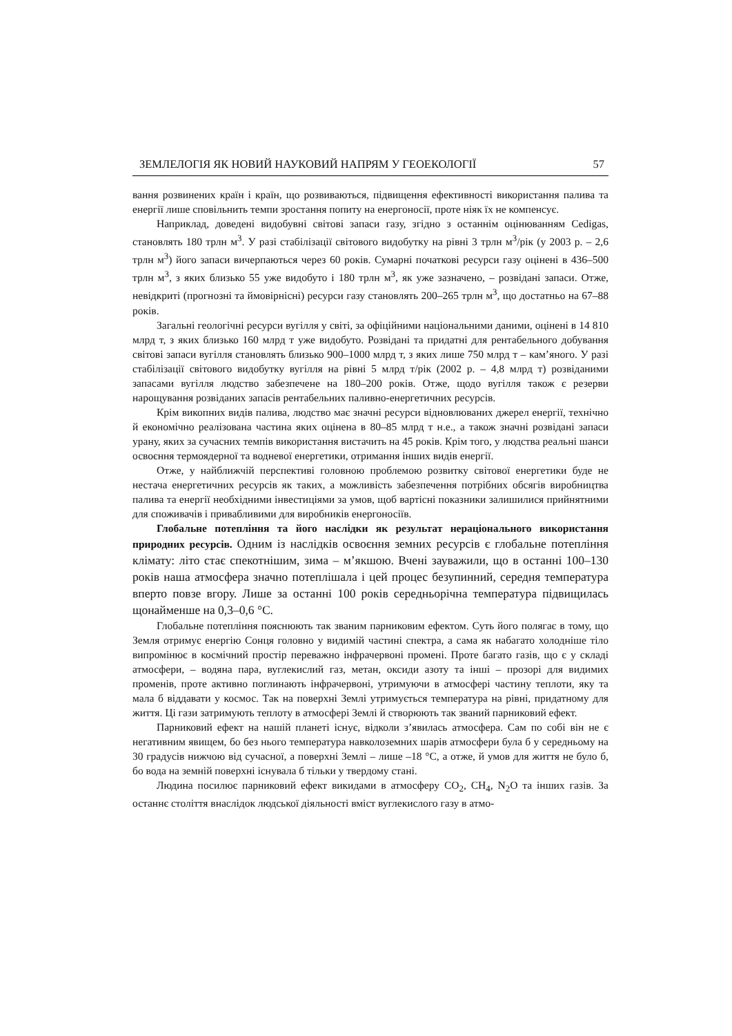ЗЕМЛЕЛОГІЯ ЯК НОВИЙ НАУКОВИЙ НАПРЯМ У ГЕОЕКОЛОГІЇ 57
вання розвинених країн і країн, що розвиваються, підвищення ефективності використання палива та енергії лише сповільнить темпи зростання попиту на енергоносії, проте ніяк їх не компенсує.
Наприклад, доведені видобувні світові запаси газу, згідно з останнім оцінюванням Cedigas, становлять 180 трлн м<sup>3</sup>. У разі стабілізації світового видобутку на рівні 3 трлн м<sup>3</sup>/рік (у 2003 р. – 2,6 трлн м<sup>3</sup>) його запаси вичерпаються через 60 років. Сумарні початкові ресурси газу оцінені в 436–500 трлн м<sup>3</sup>, з яких близько 55 уже видобуто і 180 трлн м<sup>3</sup>, як уже зазначено, – розвідані запаси. Отже, невідкриті (прогнозні та ймовірнісні) ресурси газу становлять 200–265 трлн м<sup>3</sup>, що достатньо на 67–88 років.
Загальні геологічні ресурси вугілля у світі, за офіційними національними даними, оцінені в 14 810 млрд т, з яких близько 160 млрд т уже видобуто. Розвідані та придатні для рентабельного добування світові запаси вугілля становлять близько 900–1000 млрд т, з яких лише 750 млрд т – кам’яного. У разі стабілізації світового видобутку вугілля на рівні 5 млрд т/рік (2002 р. – 4,8 млрд т) розвіданими запасами вугілля людство забезпечене на 180–200 років. Отже, щодо вугілля також є резерви нарощування розвіданих запасів рентабельних паливно-енергетичних ресурсів.
Крім викопних видів палива, людство має значні ресурси відновлюваних джерел енергії, технічно й економічно реалізована частина яких оцінена в 80–85 млрд т н.е., а також значні розвідані запаси урану, яких за сучасних темпів використання вистачить на 45 років. Крім того, у людства реальні шанси освоєння термоядерної та водневої енергетики, отримання інших видів енергії.
Отже, у найближчій перспективі головною проблемою розвитку світової енергетики буде не нестача енергетичних ресурсів як таких, а можливість забезпечення потрібних обсягів виробництва палива та енергії необхідними інвестиціями за умов, щоб вартісні показники залишилися прийнятними для споживачів і привабливими для виробників енергоносіїв.
Глобальне потепління та його наслідки як результат нераціонального використання природних ресурсів. Одним із наслідків освоєння земних ресурсів є глобальне потепління клімату: літо стає спекотнішим, зима – м’якшою. Вчені зауважили, що в останні 100–130 років наша атмосфера значно потеплішала і цей процес безупинний, середня температура вперто повзе вгору. Лише за останні 100 років середньорічна температура підвищилась щонайменше на 0,3–0,6 °С.
Глобальне потепління пояснюють так званим парниковим ефектом. Суть його полягає в тому, що Земля отримує енергію Сонця головно у видимій частині спектра, а сама як набагато холодніше тіло випромінює в космічний простір переважно інфрачервоні промені. Проте багато газів, що є у складі атмосфери, – водяна пара, вуглекислий газ, метан, оксиди азоту та інші – прозорі для видимих променів, проте активно поглинають інфрачервоні, утримуючи в атмосфері частину теплоти, яку та мала б віддавати у космос. Так на поверхні Землі утримується температура на рівні, придатному для життя. Ці гази затримують теплоту в атмосфері Землі й створюють так званий парниковий ефект.
Парниковий ефект на нашій планеті існує, відколи з’явилась атмосфера. Сам по собі він не є негативним явищем, бо без нього температура навколоземних шарів атмосфери була б у середньому на 30 градусів нижчою від сучасної, а поверхні Землі – лише –18 °С, а отже, й умов для життя не було б, бо вода на земній поверхні існувала б тільки у твердому стані.
Людина посилює парниковий ефект викидами в атмосферу CO<sub>2</sub>, CH<sub>4</sub>, N<sub>2</sub>O та інших газів. За останнє століття внаслідок людської діяльності вміст вуглекислого газу в атмо-